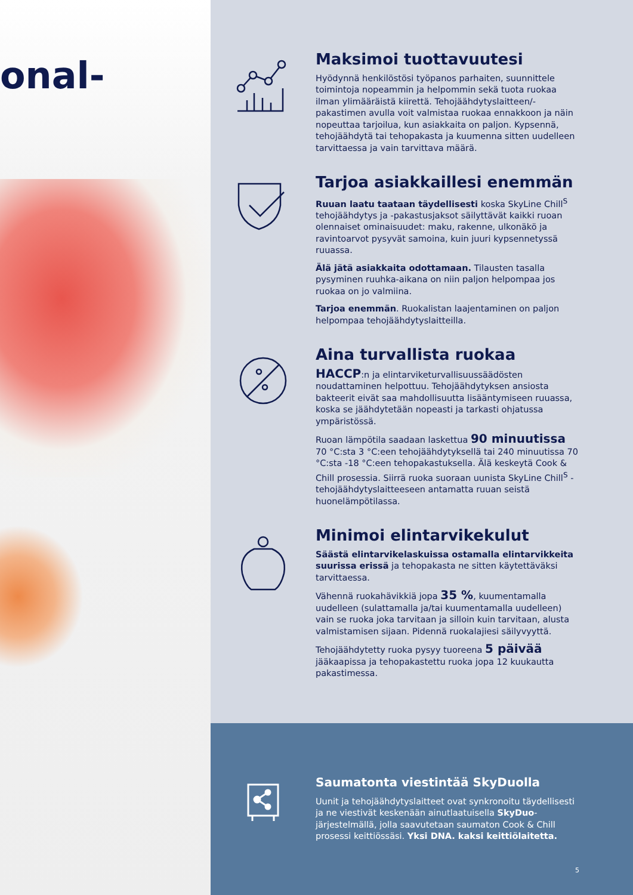onal-
Maksimoi tuottavuutesi
Hyödynnä henkilöstösi työpanos parhaiten, suunnittele toimintoja nopeammin ja helpommin sekä tuota ruokaa ilman ylimääräistä kiirettä. Tehojäähdytyslaitteen/-pakastimen avulla voit valmistaa ruokaa ennakkoon ja näin nopeuttaa tarjoilua, kun asiakkaita on paljon. Kypsennä, tehojäähdytä tai tehopakasta ja kuumenna sitten uudelleen tarvittaessa ja vain tarvittava määrä.
Tarjoa asiakkaillesi enemmän
Ruuan laatu taataan täydellisesti koska SkyLine Chill<sup>S</sup> tehojäähdytys ja -pakastusjaksot säilyttävät kaikki ruoan olennaiset ominaisuudet: maku, rakenne, ulkonäkö ja ravintoarvot pysyvät samoina, kuin juuri kypsennetyssä ruuassa.
Älä jätä asiakkaita odottamaan. Tilausten tasalla pysyminen ruuhka-aikana on niin paljon helpompaa jos ruokaa on jo valmiina.
Tarjoa enemmän. Ruokalistan laajentaminen on paljon helpompaa tehojäähdytyslaitteilla.
Aina turvallista ruokaa
HACCP:n ja elintarviketurvallisuussäädösten noudattaminen helpottuu. Tehojäähdytyksen ansiosta bakteerit eivät saa mahdollisuutta lisääntymiseen ruuassa, koska se jäähdytetään nopeasti ja tarkasti ohjatussa ympäristössä.
Ruoan lämpötila saadaan laskettua 90 minuutissa 70 °C:sta 3 °C:een tehojäähdytyksellä tai 240 minuutissa 70 °C:sta -18 °C:een tehopakastuksella. Älä keskeytä Cook & Chill prosessia. Siirrä ruoka suoraan uunista SkyLine Chill<sup>S</sup> -tehojäähdytyslaitteeseen antamatta ruuan seistä huonelämpötilassa.
Minimoi elintarvikekulut
Säästä elintarvikelaskuissa ostamalla elintarvikkeita suurissa erissä ja tehopakasta ne sitten käytettäväksi tarvittaessa.
Vähennä ruokahävikkiä jopa 35 %, kuumentamalla uudelleen (sulattamalla ja/tai kuumentamalla uudelleen) vain se ruoka joka tarvitaan ja silloin kuin tarvitaan, alusta valmistamisen sijaan. Pidennä ruokalajiesi säilyvyyttä.
Tehojäähdytetty ruoka pysyy tuoreena 5 päivää jääkaapissa ja tehopakastettu ruoka jopa 12 kuukautta pakastimessa.
Saumatonta viestintää SkyDuolla
Uunit ja tehojäähdytyslaitteet ovat synkronoitu täydellisesti ja ne viestivät keskenään ainutlaatuisella SkyDuo-järjestelmällä, jolla saavutetaan saumaton Cook & Chill prosessi keittiössäsi. Yksi DNA. kaksi keittiölaitetta.
5